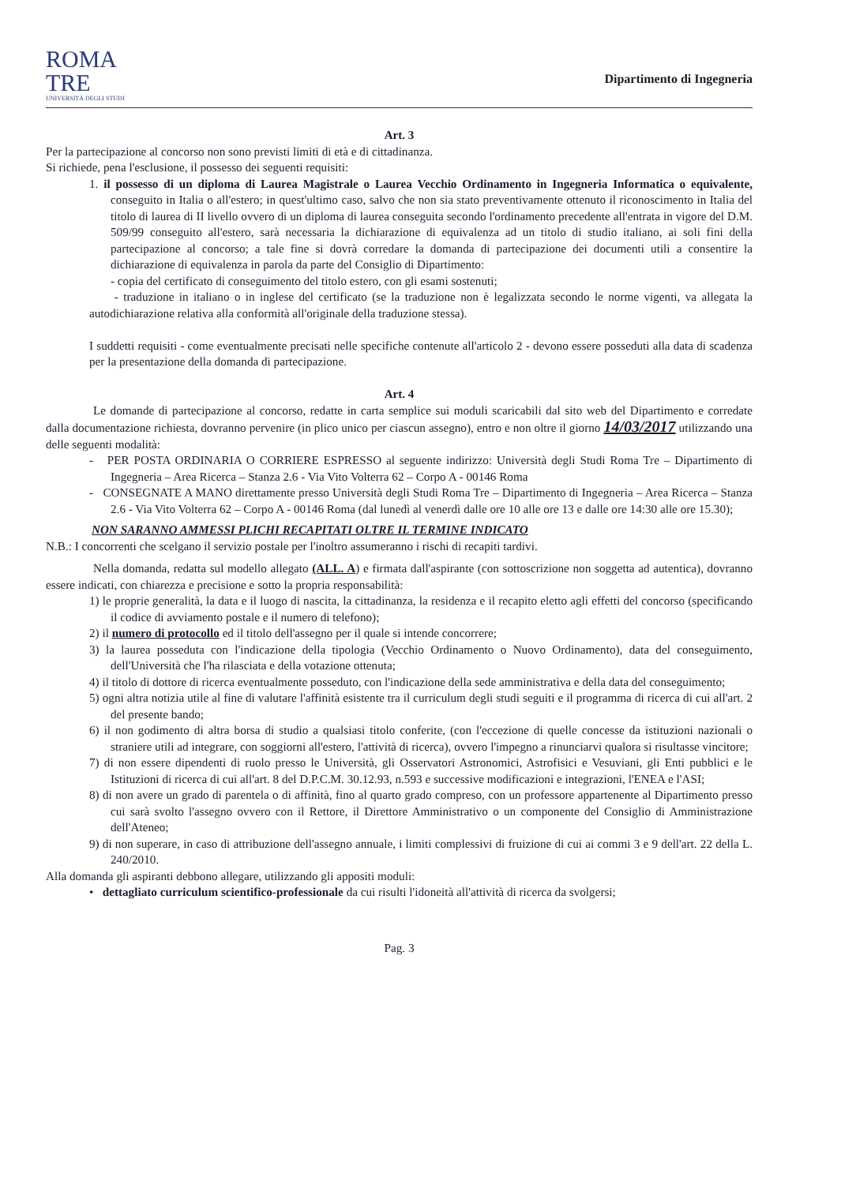ROMA
TRE
UNIVERSITÀ DEGLI STUDI
Dipartimento di Ingegneria
Art. 3
Per la partecipazione al concorso non sono previsti limiti di età e di cittadinanza.
Si richiede, pena l'esclusione, il possesso dei seguenti requisiti:
1. il possesso di un diploma di Laurea Magistrale o Laurea Vecchio Ordinamento in Ingegneria Informatica o equivalente, conseguito in Italia o all'estero; in quest'ultimo caso, salvo che non sia stato preventivamente ottenuto il riconoscimento in Italia del titolo di laurea di II livello ovvero di un diploma di laurea conseguita secondo l'ordinamento precedente all'entrata in vigore del D.M. 509/99 conseguito all'estero, sarà necessaria la dichiarazione di equivalenza ad un titolo di studio italiano, ai soli fini della partecipazione al concorso; a tale fine si dovrà corredare la domanda di partecipazione dei documenti utili a consentire la dichiarazione di equivalenza in parola da parte del Consiglio di Dipartimento:
- copia del certificato di conseguimento del titolo estero, con gli esami sostenuti;
- traduzione in italiano o in inglese del certificato (se la traduzione non è legalizzata secondo le norme vigenti, va allegata la autodichiarazione relativa alla conformità all'originale della traduzione stessa).
I suddetti requisiti - come eventualmente precisati nelle specifiche contenute all'articolo 2 - devono essere posseduti alla data di scadenza per la presentazione della domanda di partecipazione.
Art. 4
Le domande di partecipazione al concorso, redatte in carta semplice sui moduli scaricabili dal sito web del Dipartimento e corredate dalla documentazione richiesta, dovranno pervenire (in plico unico per ciascun assegno), entro e non oltre il giorno 14/03/2017 utilizzando una delle seguenti modalità:
- PER POSTA ORDINARIA O CORRIERE ESPRESSO al seguente indirizzo: Università degli Studi Roma Tre – Dipartimento di Ingegneria – Area Ricerca – Stanza 2.6 - Via Vito Volterra 62 – Corpo A - 00146 Roma
- CONSEGNATE A MANO direttamente presso Università degli Studi Roma Tre – Dipartimento di Ingegneria – Area Ricerca – Stanza 2.6 - Via Vito Volterra 62 – Corpo A - 00146 Roma (dal lunedì al venerdì dalle ore 10 alle ore 13 e dalle ore 14:30 alle ore 15.30);
NON SARANNO AMMESSI PLICHI RECAPITATI OLTRE IL TERMINE INDICATO
N.B.: I concorrenti che scelgano il servizio postale per l'inoltro assumeranno i rischi di recapiti tardivi.
Nella domanda, redatta sul modello allegato (ALL. A) e firmata dall'aspirante (con sottoscrizione non soggetta ad autentica), dovranno essere indicati, con chiarezza e precisione e sotto la propria responsabilità:
1) le proprie generalità, la data e il luogo di nascita, la cittadinanza, la residenza e il recapito eletto agli effetti del concorso (specificando il codice di avviamento postale e il numero di telefono);
2) il numero di protocollo ed il titolo dell'assegno per il quale si intende concorrere;
3) la laurea posseduta con l'indicazione della tipologia (Vecchio Ordinamento o Nuovo Ordinamento), data del conseguimento, dell'Università che l'ha rilasciata e della votazione ottenuta;
4) il titolo di dottore di ricerca eventualmente posseduto, con l'indicazione della sede amministrativa e della data del conseguimento;
5) ogni altra notizia utile al fine di valutare l'affinità esistente tra il curriculum degli studi seguiti e il programma di ricerca di cui all'art. 2 del presente bando;
6) il non godimento di altra borsa di studio a qualsiasi titolo conferite, (con l'eccezione di quelle concesse da istituzioni nazionali o straniere utili ad integrare, con soggiorni all'estero, l'attività di ricerca), ovvero l'impegno a rinunciarvi qualora si risultasse vincitore;
7) di non essere dipendenti di ruolo presso le Università, gli Osservatori Astronomici, Astrofisici e Vesuviani, gli Enti pubblici e le Istituzioni di ricerca di cui all'art. 8 del D.P.C.M. 30.12.93, n.593 e successive modificazioni e integrazioni, l'ENEA e l'ASI;
8) di non avere un grado di parentela o di affinità, fino al quarto grado compreso, con un professore appartenente al Dipartimento presso cui sarà svolto l'assegno ovvero con il Rettore, il Direttore Amministrativo o un componente del Consiglio di Amministrazione dell'Ateneo;
9) di non superare, in caso di attribuzione dell'assegno annuale, i limiti complessivi di fruizione di cui ai commi 3 e 9 dell'art. 22 della L. 240/2010.
Alla domanda gli aspiranti debbono allegare, utilizzando gli appositi moduli:
• dettagliato curriculum scientifico-professionale da cui risulti l'idoneità all'attività di ricerca da svolgersi;
Pag. 3